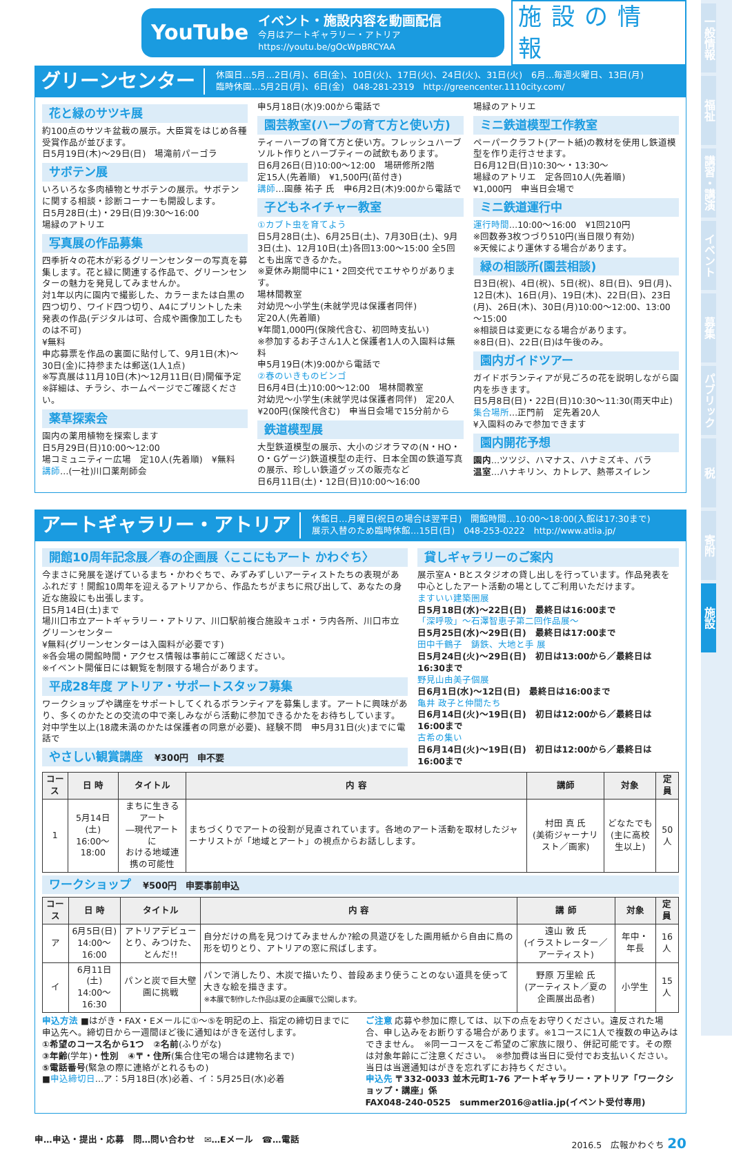一般情報
福祉
講習・講演
イベント
募集
パブリック
税
寄附
施設
YouTube
イベント・施設内容を動画配信
今月はアートギャラリー・アトリア
https://youtu.be/gOcWpBRCYAA
施設の情報
グリーンセンター
休園日…5月…2日(月)、6日(金)、10日(火)、17日(火)、24日(火)、31日(火)　6月…毎週火曜日、13日(月)
臨時休園…5月2日(月)、6日(金)　048-281-2319　http://greencenter.1110city.com/
花と緑のサツキ展
約100点のサツキ盆栽の展示。大臣賞をはじめ各種受賞作品が並びます。
日5月19日(木)～29日(日)　場滝前パーゴラ
サボテン展
いろいろな多肉植物とサボテンの展示。サボテンに関する相談・診断コーナーも開設します。
日5月28日(土)・29日(日)9:30～16:00
場緑のアトリエ
写真展の作品募集
四季折々の花木が彩るグリーンセンターの写真を募集します。花と緑に関連する作品で、グリーンセンターの魅力を発見してみませんか。
対1年以内に園内で撮影した、カラーまたは白黒の四つ切り、ワイド四つ切り、A4にプリントした未発表の作品(デジタルは可、合成や画像加工したものは不可)
¥無料
申応募票を作品の裏面に貼付して、9月1日(木)～30日(金)に持参または郵送(1人1点)
※写真展は11月10日(木)～12月11日(日)開催予定
※詳細は、チラシ、ホームページでご確認ください。
薬草探索会
園内の薬用植物を探索します
日5月29日(日)10:00～12:00
場コミュニティー広場　定10人(先着順)　¥無料
講師…(一社)川口薬剤師会
申5月18日(水)9:00から電話で
園芸教室(ハーブの育て方と使い方)
ティーハーブの育て方と使い方。フレッシュハーブソルト作りとハーブティーの試飲もあります。
日6月26日(日)10:00～12:00　場研修所2階
定15人(先着順)　¥1,500円(苗付き)
講師…園藤 祐子 氏　申6月2日(木)9:00から電話で
子どもネイチャー教室
①カブト虫を育てよう
日5月28日(土)、6月25日(土)、7月30日(土)、9月3日(土)、12月10日(土)各回13:00～15:00 全5回とも出席できるかた。
※夏休み期間中に1・2回交代でエサやりがあります。
場林間教室
対幼児～小学生(未就学児は保護者同伴)
定20人(先着順)
¥年間1,000円(保険代含む、初回時支払い)
※参加するお子さん1人と保護者1人の入園料は無料
申5月19日(木)9:00から電話で
②春のいきものビンゴ
日6月4日(土)10:00～12:00　場林間教室
対幼児～小学生(未就学児は保護者同伴)　定20人
¥200円(保険代含む)　申当日会場で15分前から
鉄道模型展
大型鉄道模型の展示、大小のジオラマの(N・HO・O・Gゲージ)鉄道模型の走行、日本全国の鉄道写真の展示、珍しい鉄道グッズの販売など
日6月11日(土)・12日(日)10:00～16:00
場緑のアトリエ
ミニ鉄道模型工作教室
ペーパークラフト(アート紙)の教材を使用し鉄道模型を作り走行させます。
日6月12日(日)10:30～・13:30～
場緑のアトリエ　定各回10人(先着順)
¥1,000円　申当日会場で
ミニ鉄道運行中
運行時間…10:00～16:00　¥1回210円
※回数券3枚つづり510円(当日限り有効)
※天候により運休する場合があります。
緑の相談所(園芸相談)
日3日(祝)、4日(祝)、5日(祝)、8日(日)、9日(月)、12日(木)、16日(月)、19日(木)、22日(日)、23日(月)、26日(木)、30日(月)10:00～12:00、13:00～15:00
※相談日は変更になる場合があります。
※8日(日)、22日(日)は午後のみ。
園内ガイドツアー
ガイドボランティアが見ごろの花を説明しながら園内を歩きます。
日5月8日(日)・22日(日)10:30～11:30(雨天中止)
集合場所…正門前　定先着20人
¥入園料のみで参加できます
園内開花予想
園内…ツツジ、ハマナス、ハナミズキ、バラ
温室…ハナキリン、カトレア、熱帯スイレン
アートギャラリー・アトリア
休館日…月曜日(祝日の場合は翌平日)　開館時間…10:00～18:00(入館は17:30まで)
展示入替のため臨時休館…15日(日)　048-253-0222　http://www.atlia.jp/
開館10周年記念展／春の企画展〈ここにもアート かわぐち〉
今まさに発展を遂げているまち・かわぐちで、みずみずしいアーティストたちの表現があふれだす！開館10周年を迎えるアトリアから、作品たちがまちに飛び出して、あなたの身近な施設にも出張します。
日5月14日(土)まで
場川口市立アートギャラリー・アトリア、川口駅前複合施設キュポ・ラ内各所、川口市立グリーンセンター
¥無料(グリーンセンターは入園料が必要です)
※各会場の開館時間・アクセス情報は事前にご確認ください。
※イベント開催日には観覧を制限する場合があります。
平成28年度 アトリア・サポートスタッフ募集
ワークショップや講座をサポートしてくれるボランティアを募集します。アートに興味があり、多くのかたとの交流の中で楽しみながら活動に参加できるかたをお待ちしています。
対中学生以上(18歳未満のかたは保護者の同意が必要)、経験不問　申5月31日(火)までに電話で
やさしい観賞講座　¥300円　申不要
貸しギャラリーのご案内
展示室A・Bとスタジオの貸し出しを行っています。作品発表を中心としたアート活動の場としてご利用いただけます。
ますいい建築圏展
日5月18日(水)～22日(日)　最終日は16:00まで
「深呼吸」～石澤智恵子第二回作品展～
日5月25日(水)～29日(日)　最終日は17:00まで
田中千鶴子　鋳鉄、大地と手 展
日5月24日(火)～29日(日)　初日は13:00から／最終日は16:30まで
野見山由美子個展
日6月1日(水)～12日(日)　最終日は16:00まで
亀井 政子と仲間たち
日6月14日(火)～19日(日)　初日は12:00から／最終日は16:00まで
古希の集い
日6月14日(火)～19日(日)　初日は12:00から／最終日は16:00まで
| コース | 日 時 | タイトル | 内 容 | 講師 | 対象 | 定員 |
| --- | --- | --- | --- | --- | --- | --- |
| 1 | 5月14日(土) 16:00～18:00 | まちに生きるアート ―現代アートに おける地域連携の可能性 | まちづくりでアートの役割が見直されています。各地のアート活動を取材したジャーナリストが「地域とアート」の視点からお話しします。 | 村田 真 氏 (美術ジャーナリスト／画家) | どなたでも (主に高校生以上) | 50人 |
ワークショップ　¥500円　申要事前申込
| コース | 日 時 | タイトル | 内 容 | 講 師 | 対象 | 定員 |
| --- | --- | --- | --- | --- | --- | --- |
| ア | 6月5日(日) 14:00～16:00 | アトリアデビュー とり、みつけた、とんだ!! | 自分だけの鳥を見つけてみませんか?絵の具遊びをした画用紙から自由に鳥の形を切りとり、アトリアの窓に飛ばします。 | 遠山 敦 氏 (イラストレーター／アーティスト) | 年中・年長 | 16人 |
| イ | 6月11日(土) 14:00～16:30 | パンと炭で巨大壁画に挑戦 | パンで消したり、木炭で描いたり、普段あまり使うことのない道具を使って大きな絵を描きます。 ※本展で制作した作品は夏の企画展で公開します。 | 野原 万里絵 氏 (アーティスト／夏の企画展出品者) | 小学生 | 15人 |
申込方法 ■はがき・FAX・Eメールに①～⑤を明記の上、指定の締切日までに申込先へ。締切日から一週間ほど後に通知はがきを送付します。
①希望のコース名から1つ　②名前(ふりがな)
③年齢(学年)・性別　④〒・住所(集合住宅の場合は建物名まで)
⑤電話番号(緊急の際に連絡がとれるもの)
■申込締切日…ア：5月18日(水)必着、イ：5月25日(水)必着
ご注意 応募や参加に際しては、以下の点をお守りください。違反された場合、申し込みをお断りする場合があります。※1コースに1人で複数の申込みはできません。　※同一コースをご希望のご家族に限り、併記可能です。その際は対象年齢にご注意ください。　※参加費は当日に受付でお支払いください。当日は当選通知はがきを忘れずにお持ちください。
申込先 〒332-0033 並木元町1-76 アートギャラリー・アトリア「ワークショップ・講座」係
FAX048-240-0525　summer2016@atlia.jp(イベント受付専用)
申…申込・提出・応募　問…問い合わせ　✉…Eメール　☎…電話 2016.5　広報かわぐち 20